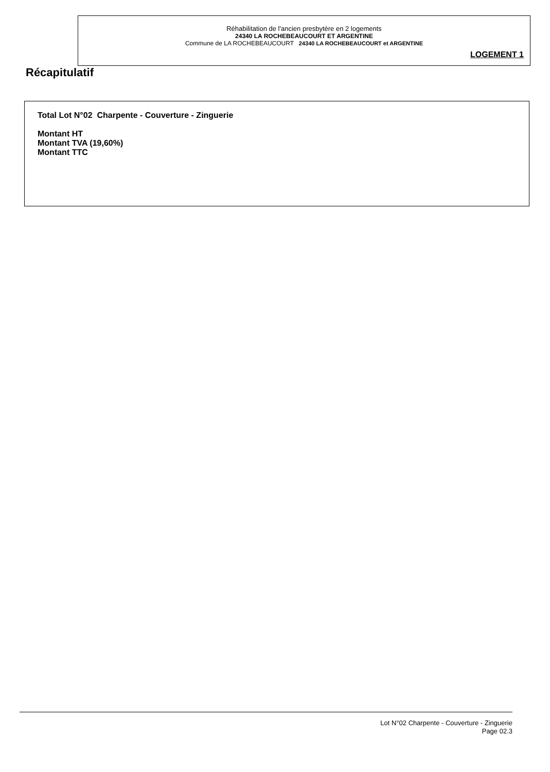Réhabilitation de l'ancien presbytère en 2 logements
24340 LA ROCHEBEAUCOURT ET ARGENTINE
Commune de LA ROCHEBEAUCOURT 24340 LA ROCHEBEAUCOURT et ARGENTINE
LOGEMENT 1
Récapitulatif
Total Lot N°02 Charpente - Couverture - Zinguerie
Montant HT
Montant TVA (19,60%)
Montant TTC
Lot N°02 Charpente - Couverture - Zinguerie
Page 02.3